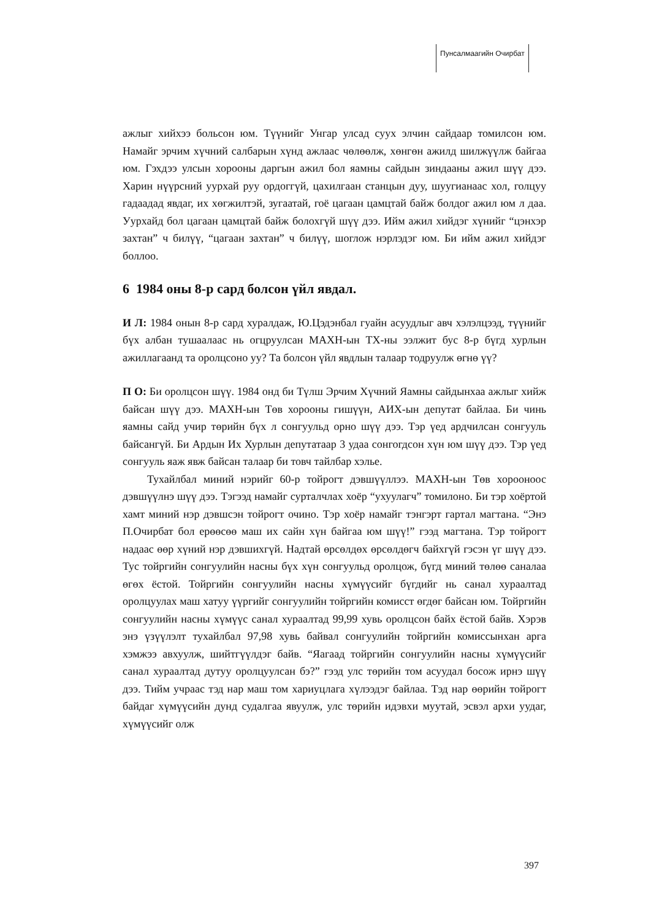Пунсалмаагийн Очирбат
ажлыг хийхээ больсон юм. Түүнийг Унгар улсад суух элчин сайдаар томилсон юм. Намайг эрчим хүчний салбарын хүнд ажлаас чөлөөлж, хөнгөн ажилд шилжүүлж байгаа юм. Гэхдээ улсын хорооны даргын ажил бол яамны сайдын зиндааны ажил шүү дээ. Харин нүүрсний уурхай руу ордоггүй, цахилгаан станцын дуу, шуугианаас хол, голцуу гадаадад явдаг, их хөгжилтэй, зугаатай, гоё цагаан цамцтай байж болдог ажил юм л даа. Уурхайд бол цагаан цамцтай байж болохгүй шүү дээ. Ийм ажил хийдэг хүнийг “цэнхэр захтан” ч билүү, “цагаан захтан” ч билүү, шоглож нэрлэдэг юм. Би ийм ажил хийдэг боллоо.
6 1984 оны 8-р сард болсон үйл явдал.
И Л: 1984 онын 8-р сард хуралдаж, Ю.Цэдэнбал гуайн асуудлыг авч хэлэлцээд, түүнийг бүх албан тушаалаас нь огцруулсан МАХН-ын ТХ-ны ээлжит бус 8-р бүгд хурлын ажиллагаанд та оролцсоно уу? Та болсон үйл явдлын талаар тодруулж өгнө үү?
П О: Би оролцсон шүү. 1984 онд би Түлш Эрчим Хүчний Яамны сайдынхаа ажлыг хийж байсан шүү дээ. МАХН-ын Төв хорооны гишүүн, АИХ-ын депутат байлаа. Би чинь яамны сайд учир төрийн бүх л сонгуульд орно шүү дээ. Тэр үед ардчилсан сонгууль байсангүй. Би Ардын Их Хурлын депутатаар 3 удаа сонгогдсон хүн юм шүү дээ. Тэр үед сонгууль яаж явж байсан талаар би товч тайлбар хэлье.
Тухайлбал миний нэрийг 60-р тойрогт дэвшүүллээ. МАХН-ын Төв хорооноос дэвшүүлнэ шүү дээ. Тэгээд намайг сурталчлах хоёр “ухуулагч” томилоно. Би тэр хоёртой хамт миний нэр дэвшсэн тойрогт очино. Тэр хоёр намайг тэнгэрт гартал магтана. “Энэ П.Очирбат бол ерөөсөө маш их сайн хүн байгаа юм шүү!” гээд магтана. Тэр тойрогт надаас өөр хүний нэр дэвшихгүй. Надтай өрсөлдөх өрсөлдөгч байхгүй гэсэн үг шүү дээ. Тус тойргийн сонгуулийн насны бүх хүн сонгуульд оролцож, бүгд миний төлөө саналаа өгөх ёстой. Тойргийн сонгуулийн насны хүмүүсийг бүгдийг нь санал хураалтад оролцуулах маш хатуу үүргийг сонгуулийн тойргийн комисст өгдөг байсан юм. Тойргийн сонгуулийн насны хүмүүс санал хураалтад 99,99 хувь оролцсон байх ёстой байв. Хэрэв энэ үзүүлэлт тухайлбал 97,98 хувь байвал сонгуулийн тойргийн комиссынхан арга хэмжээ авхуулж, шийтгүүлдэг байв. “Яагаад тойргийн сонгуулийн насны хүмүүсийг санал хураалтад дутуу оролцуулсан бэ?” гээд улс төрийн том асуудал босож ирнэ шүү дээ. Тийм учраас тэд нар маш том хариуцлага хүлээдэг байлаа. Тэд нар өөрийн тойрогт байдаг хүмүүсийн дунд судалгаа явуулж, улс төрийн идэвхи муутай, эсвэл архи уудаг, хүмүүсийг олж
397